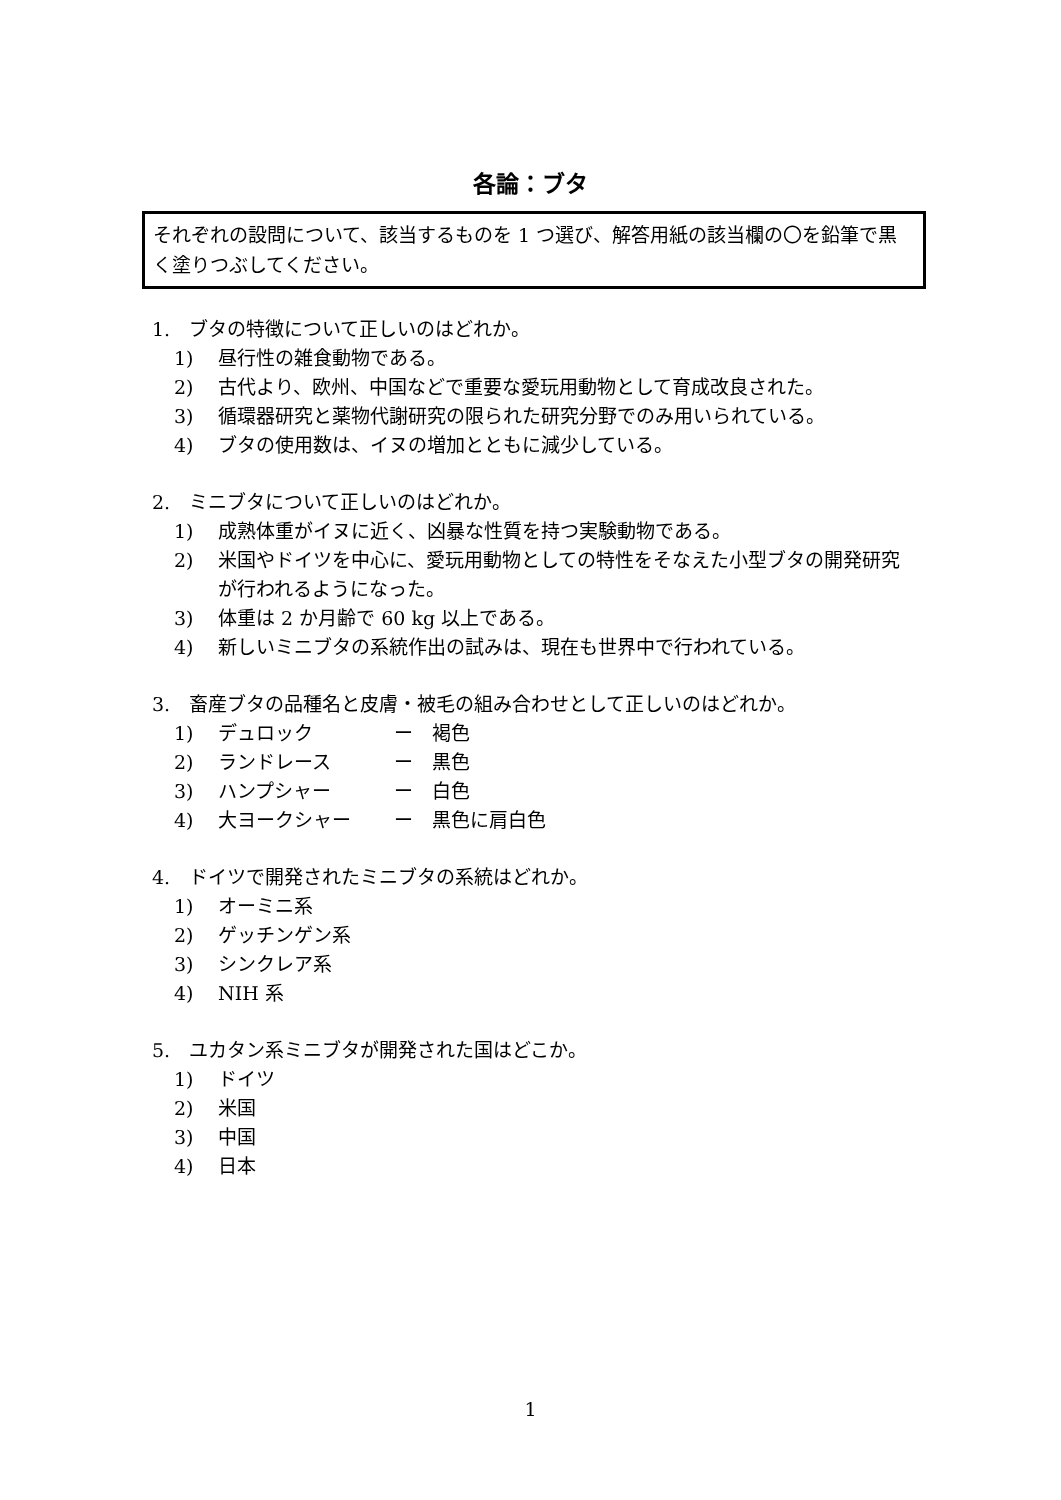各論：ブタ
それぞれの設問について、該当するものを 1 つ選び、解答用紙の該当欄の〇を鉛筆で黒く塗りつぶしてください。
1.　ブタの特徴について正しいのはどれか。
1) 昼行性の雑食動物である。
2) 古代より、欧州、中国などで重要な愛玩用動物として育成改良された。
3) 循環器研究と薬物代謝研究の限られた研究分野でのみ用いられている。
4) ブタの使用数は、イヌの増加とともに減少している。
2.　ミニブタについて正しいのはどれか。
1) 成熟体重がイヌに近く、凶暴な性質を持つ実験動物である。
2) 米国やドイツを中心に、愛玩用動物としての特性をそなえた小型ブタの開発研究が行われるようになった。
3) 体重は 2 か月齢で 60 kg 以上である。
4) 新しいミニブタの系統作出の試みは、現在も世界中で行われている。
3.　畜産ブタの品種名と皮膚・被毛の組み合わせとして正しいのはどれか。
1) デュロック ー　褐色
2) ランドレース ー　黒色
3) ハンプシャー ー　白色
4) 大ヨークシャー ー　黒色に肩白色
4.　ドイツで開発されたミニブタの系統はどれか。
1) オーミニ系
2) ゲッチンゲン系
3) シンクレア系
4) NIH 系
5.　ユカタン系ミニブタが開発された国はどこか。
1) ドイツ
2) 米国
3) 中国
4) 日本
1